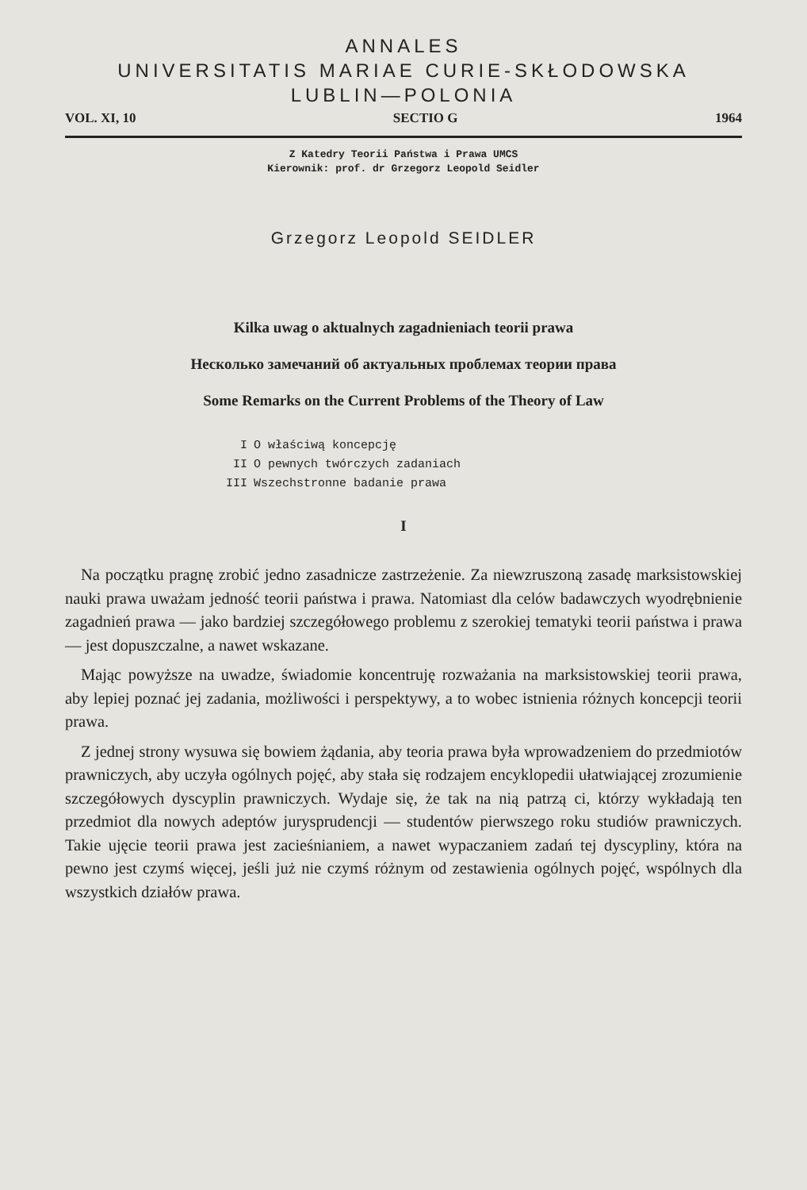ANNALES
UNIVERSITATIS MARIAE CURIE-SKŁODOWSKA
LUBLIN—POLONIA
VOL. XI, 10 SECTIO G 1964
Z Katedry Teorii Państwa i Prawa UMCS
Kierownik: prof. dr Grzegorz Leopold Seidler
Grzegorz Leopold SEIDLER
Kilka uwag o aktualnych zagadnieniach teorii prawa
Несколько замечаний об актуальных проблемах теории права
Some Remarks on the Current Problems of the Theory of Law
I O właściwą koncepcję
II O pewnych twórczych zadaniach
III Wszechstronne badanie prawa
I
Na początku pragnę zrobić jedno zasadnicze zastrzeżenie. Za niewzruszoną zasadę marksistowskiej nauki prawa uważam jedność teorii państwa i prawa. Natomiast dla celów badawczych wyodrębnienie zagadnień prawa — jako bardziej szczegółowego problemu z szerokiej tematyki teorii państwa i prawa — jest dopuszczalne, a nawet wskazane.
Mając powyższe na uwadze, świadomie koncentruję rozważania na marksistowskiej teorii prawa, aby lepiej poznać jej zadania, możliwości i perspektywy, a to wobec istnienia różnych koncepcji teorii prawa.
Z jednej strony wysuwa się bowiem żądania, aby teoria prawa była wprowadzeniem do przedmiotów prawniczych, aby uczyła ogólnych pojęć, aby stała się rodzajem encyklopedii ułatwiającej zrozumienie szczegółowych dyscyplin prawniczych. Wydaje się, że tak na nią patrzą ci, którzy wykładają ten przedmiot dla nowych adeptów jurysprudencji — studentów pierwszego roku studiów prawniczych. Takie ujęcie teorii prawa jest zacieśnianiem, a nawet wypaczaniem zadań tej dyscypliny, która na pewno jest czymś więcej, jeśli już nie czymś różnym od zestawienia ogólnych pojęć, wspólnych dla wszystkich działów prawa.